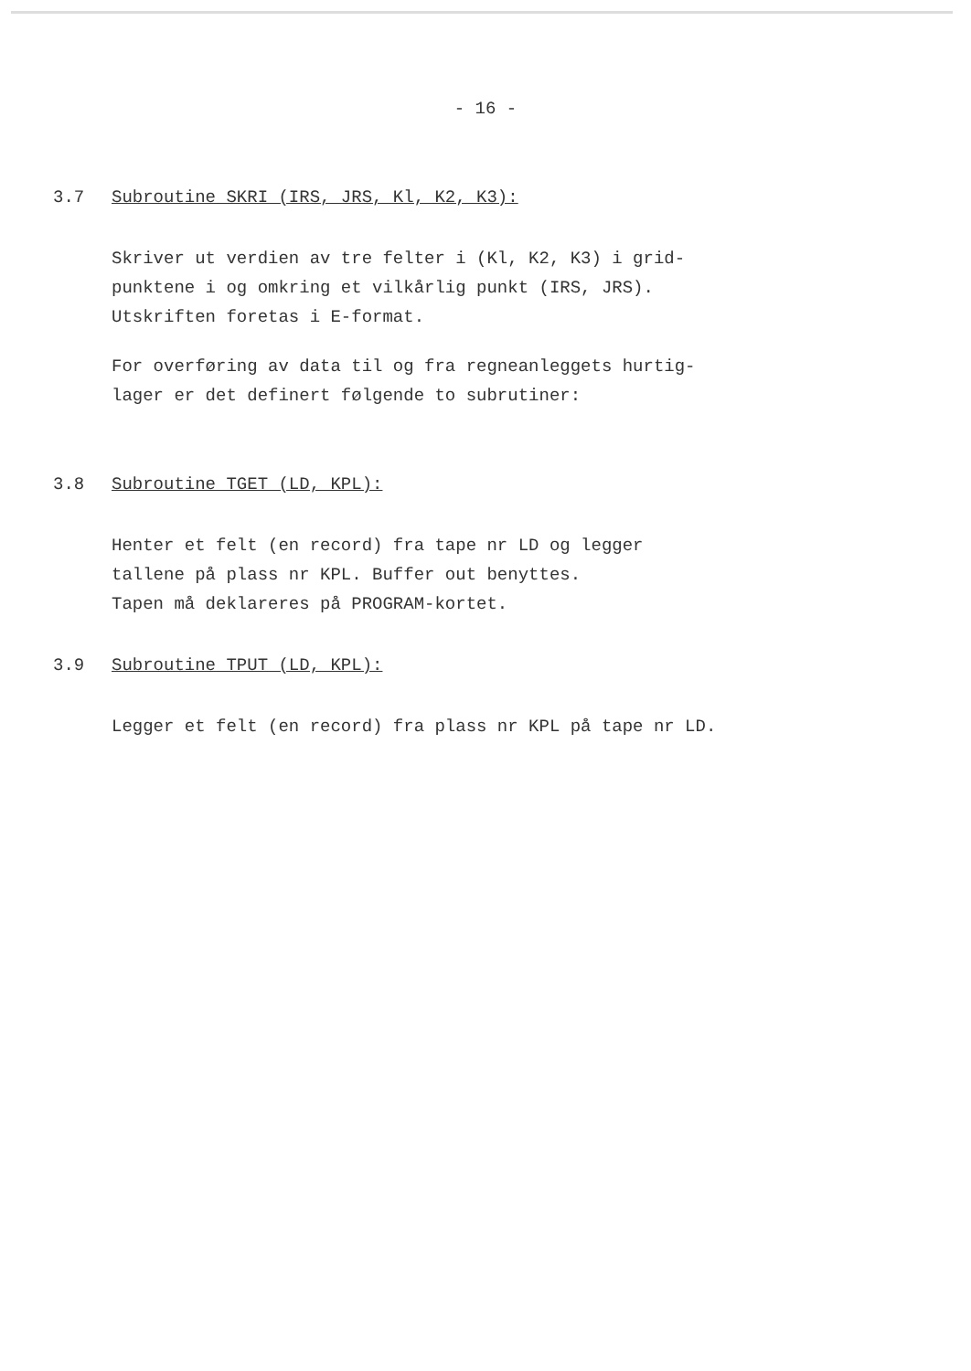- 16 -
3.7 Subroutine SKRI (IRS, JRS, Kl, K2, K3):
Skriver ut verdien av tre felter i (Kl, K2, K3) i grid-
punktene i og omkring et vilkårlig punkt (IRS, JRS).
Utskriften foretas i E-format.
For overføring av data til og fra regneanleggets hurtig-
lager er det definert følgende to subrutiner:
3.8 Subroutine TGET (LD, KPL):
Henter et felt (en record) fra tape nr LD og legger
tallene på plass nr KPL. Buffer out benyttes.
Tapen må deklareres på PROGRAM-kortet.
3.9 Subroutine TPUT (LD, KPL):
Legger et felt (en record) fra plass nr KPL på tape nr LD.